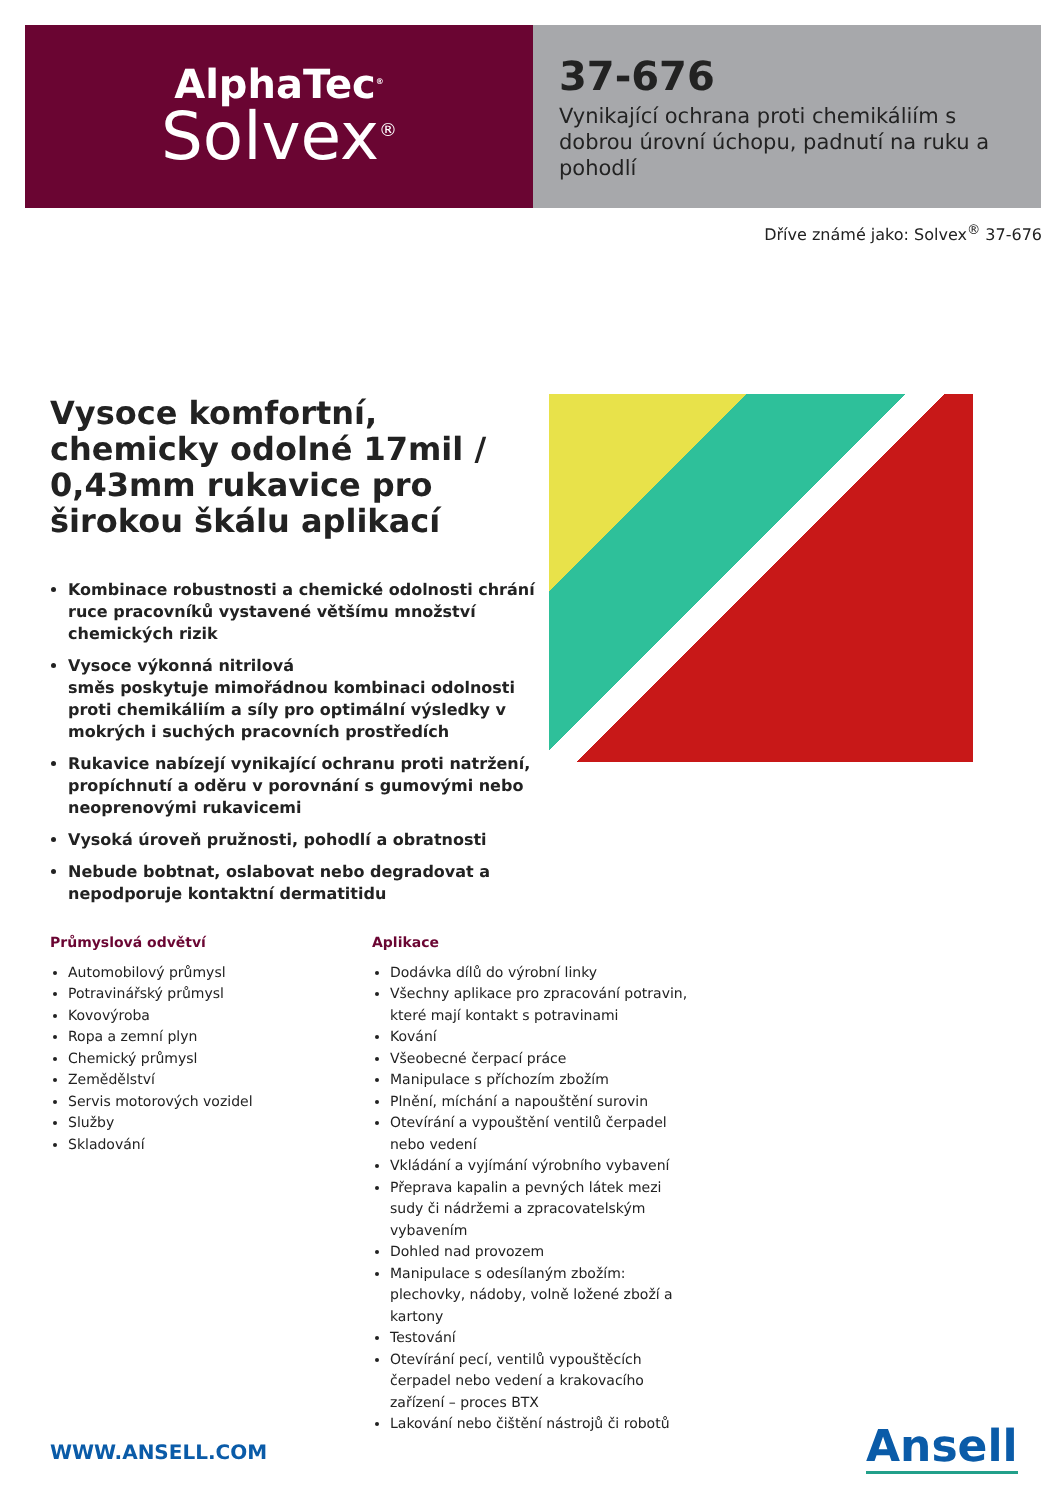AlphaTec<sup>®</sup>
Solvex<sup>®</sup>
37-676
Vynikající ochrana proti chemikáliím s dobrou úrovní úchopu, padnutí na ruku a pohodlí
Dříve známé jako: Solvex<sup>®</sup> 37-676
Vysoce komfortní, chemicky odolné 17mil / 0,43mm rukavice pro širokou škálu aplikací
Kombinace robustnosti a chemické odolnosti chrání ruce pracovníků vystavené většímu množství chemických rizik
Vysoce výkonná nitrilová
směs poskytuje mimořádnou kombinaci odolnosti proti chemikáliím a síly pro optimální výsledky v mokrých i suchých pracovních prostředích
Rukavice nabízejí vynikající ochranu proti natržení, propíchnutí a oděru v porovnání s gumovými nebo neoprenovými rukavicemi
Vysoká úroveň pružnosti, pohodlí a obratnosti
Nebude bobtnat, oslabovat nebo degradovat a nepodporuje kontaktní dermatitidu
Průmyslová odvětví
Automobilový průmysl
Potravinářský průmysl
Kovovýroba
Ropa a zemní plyn
Chemický průmysl
Zemědělství
Servis motorových vozidel
Služby
Skladování
Aplikace
Dodávka dílů do výrobní linky
Všechny aplikace pro zpracování potravin, které mají kontakt s potravinami
Kování
Všeobecné čerpací práce
Manipulace s příchozím zbožím
Plnění, míchání a napouštění surovin
Otevírání a vypouštění ventilů čerpadel nebo vedení
Vkládání a vyjímání výrobního vybavení
Přeprava kapalin a pevných látek mezi sudy či nádržemi a zpracovatelským vybavením
Dohled nad provozem
Manipulace s odesílaným zbožím: plechovky, nádoby, volně ložené zboží a kartony
Testování
Otevírání pecí, ventilů vypouštěcích čerpadel nebo vedení a krakovacího zařízení – proces BTX
Lakování nebo čištění nástrojů či robotů
WWW.ANSELL.COM Ansell